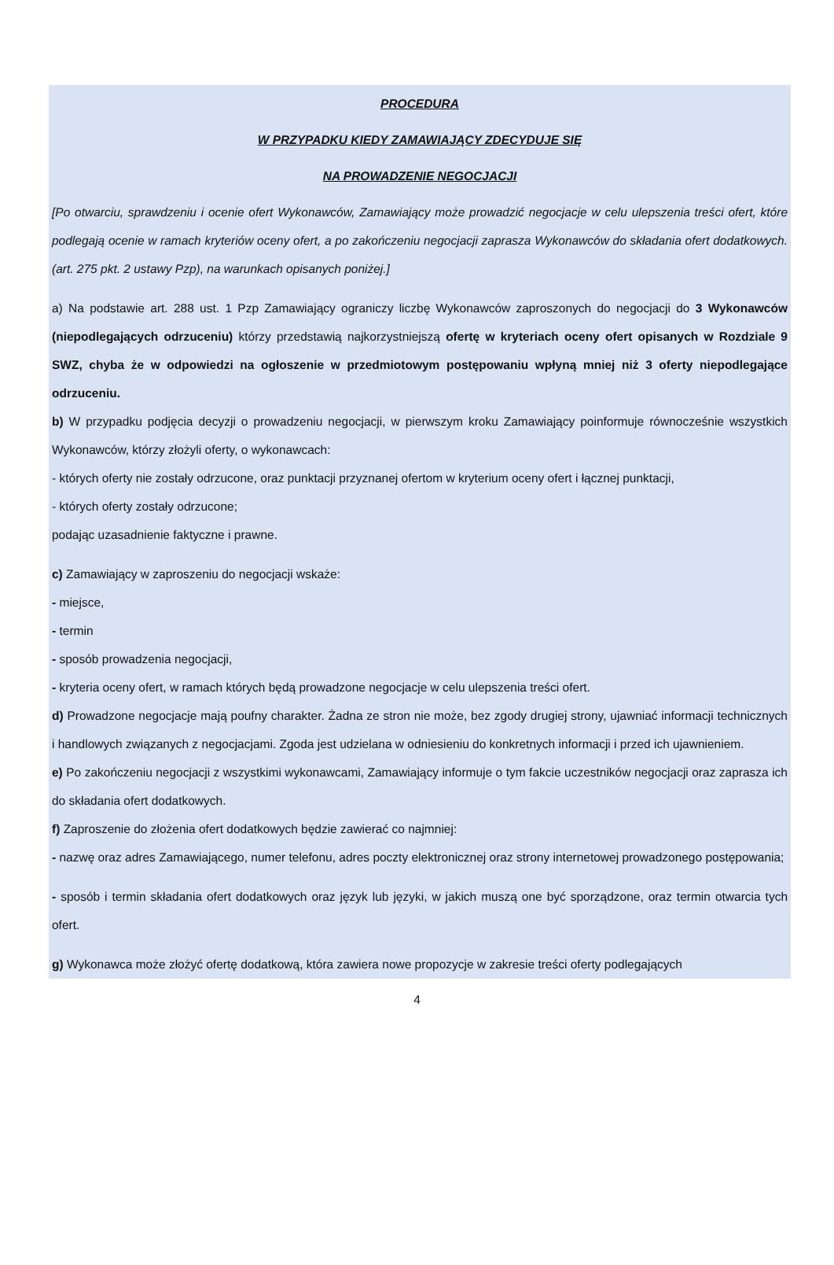PROCEDURA
W PRZYPADKU KIEDY ZAMAWIAJĄCY ZDECYDUJE SIĘ
NA PROWADZENIE NEGOCJACJI
[Po otwarciu, sprawdzeniu i ocenie ofert Wykonawców, Zamawiający może prowadzić negocjacje w celu ulepszenia treści ofert, które podlegają ocenie w ramach kryteriów oceny ofert, a po zakończeniu negocjacji zaprasza Wykonawców do składania ofert dodatkowych. (art. 275 pkt. 2 ustawy Pzp), na warunkach opisanych poniżej.]
a) Na podstawie art. 288 ust. 1 Pzp Zamawiający ograniczy liczbę Wykonawców zaproszonych do negocjacji do 3 Wykonawców (niepodlegających odrzuceniu) którzy przedstawią najkorzystniejszą ofertę w kryteriach oceny ofert opisanych w Rozdziale 9 SWZ, chyba że w odpowiedzi na ogłoszenie w przedmiotowym postępowaniu wpłyną mniej niż 3 oferty niepodlegające odrzuceniu.
b) W przypadku podjęcia decyzji o prowadzeniu negocjacji, w pierwszym kroku Zamawiający poinformuje równocześnie wszystkich Wykonawców, którzy złożyli oferty, o wykonawcach:
- których oferty nie zostały odrzucone, oraz punktacji przyznanej ofertom w kryterium oceny ofert i łącznej punktacji,
- których oferty zostały odrzucone;
podając uzasadnienie faktyczne i prawne.
c) Zamawiający w zaproszeniu do negocjacji wskaże:
- miejsce,
- termin
- sposób prowadzenia negocjacji,
- kryteria oceny ofert, w ramach których będą prowadzone negocjacje w celu ulepszenia treści ofert.
d) Prowadzone negocjacje mają poufny charakter. Żadna ze stron nie może, bez zgody drugiej strony, ujawniać informacji technicznych i handlowych związanych z negocjacjami. Zgoda jest udzielana w odniesieniu do konkretnych informacji i przed ich ujawnieniem.
e) Po zakończeniu negocjacji z wszystkimi wykonawcami, Zamawiający informuje o tym fakcie uczestników negocjacji oraz zaprasza ich do składania ofert dodatkowych.
f) Zaproszenie do złożenia ofert dodatkowych będzie zawierać co najmniej:
- nazwę oraz adres Zamawiającego, numer telefonu, adres poczty elektronicznej oraz strony internetowej prowadzonego postępowania;
- sposób i termin składania ofert dodatkowych oraz język lub języki, w jakich muszą one być sporządzone, oraz termin otwarcia tych ofert.
g) Wykonawca może złożyć ofertę dodatkową, która zawiera nowe propozycje w zakresie treści oferty podlegających
4